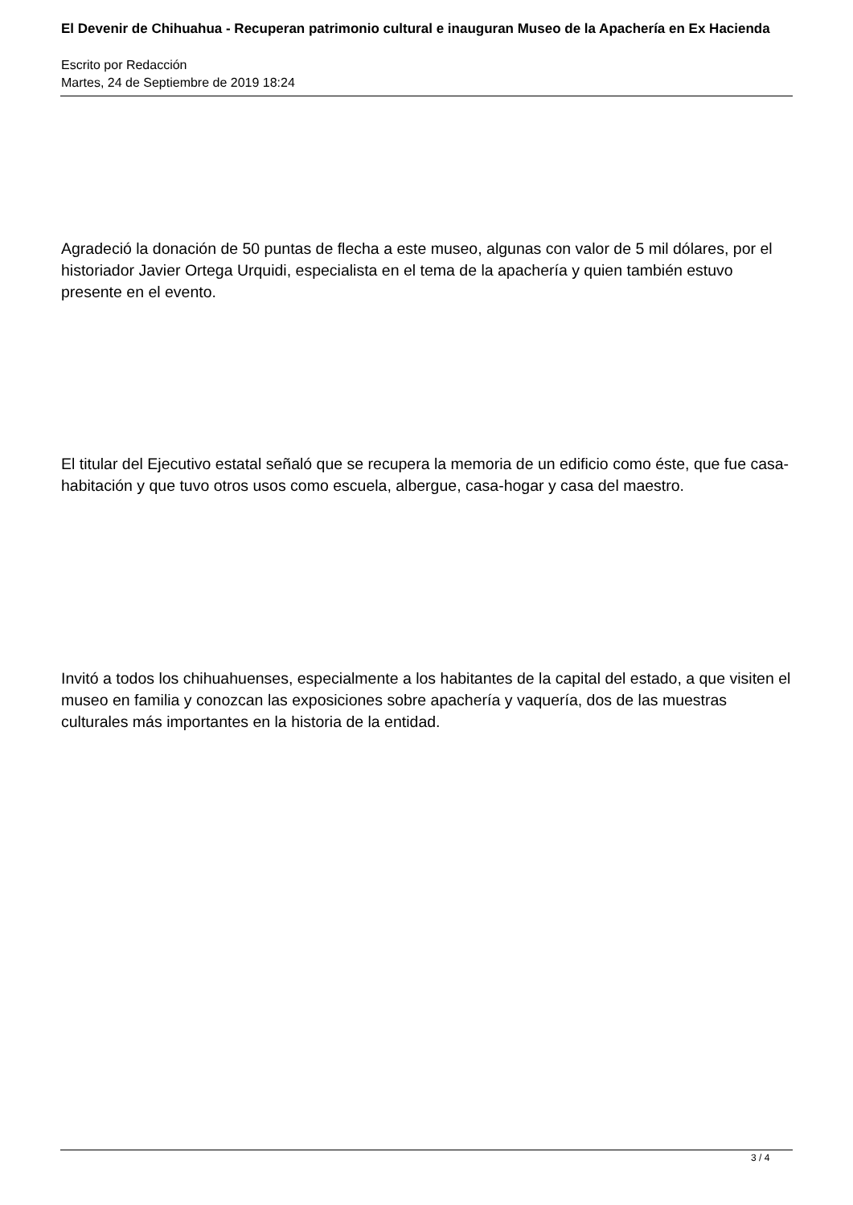El Devenir de Chihuahua - Recuperan patrimonio cultural e inauguran Museo de la Apachería en Ex Hacienda
Escrito por Redacción
Martes, 24 de Septiembre de 2019 18:24
Agradeció la donación de 50 puntas de flecha a este museo, algunas con valor de 5 mil dólares, por el historiador Javier Ortega Urquidi, especialista en el tema de la apachería y quien también estuvo presente en el evento.
El titular del Ejecutivo estatal señaló que se recupera la memoria de un edificio como éste, que fue casa-habitación y que tuvo otros usos como escuela, albergue, casa-hogar y casa del maestro.
Invitó a todos los chihuahuenses, especialmente a los habitantes de la capital del estado, a que visiten el museo en familia y conozcan las exposiciones sobre apachería y vaquería, dos de las muestras culturales más importantes en la historia de la entidad.
3 / 4